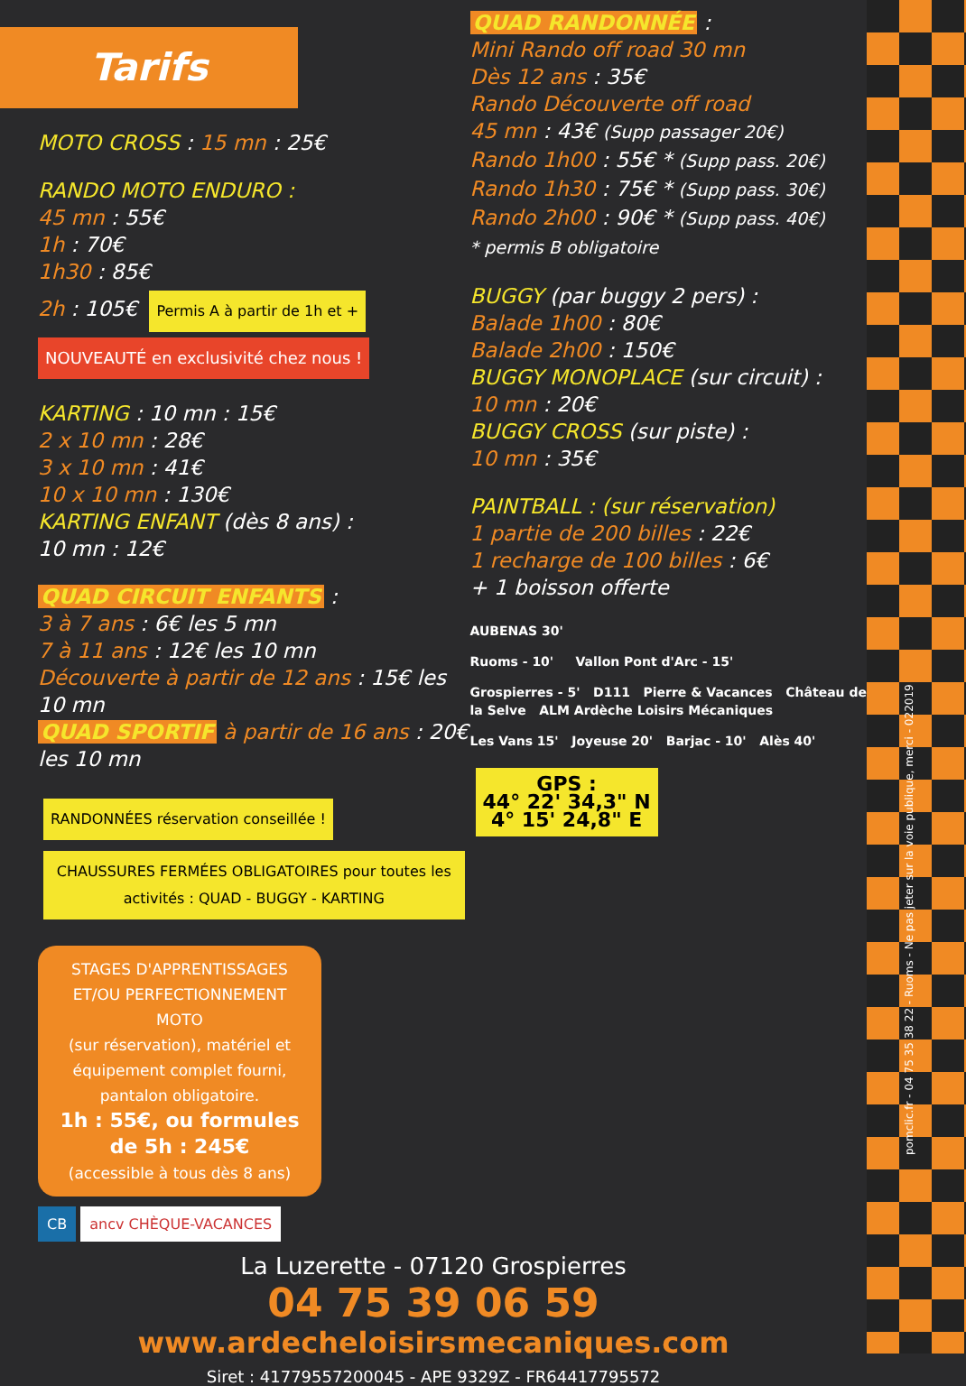pomclic.fr - 04 75 35 38 22 - Ruoms - Ne pas jeter sur la voie publique, merci - 022019
Tarifs
MOTO CROSS : 15 mn : 25€
RANDO MOTO ENDURO :
45 mn : 55€
1h : 70€
1h30 : 85€
2h : 105€ Permis A à partir de 1h et + NOUVEAUTÉ en exclusivité chez nous !
KARTING : 10 mn : 15€
2 x 10 mn : 28€
3 x 10 mn : 41€
10 x 10 mn : 130€
KARTING ENFANT (dès 8 ans) :
10 mn : 12€
QUAD CIRCUIT ENFANTS :
3 à 7 ans : 6€ les 5 mn
7 à 11 ans : 12€ les 10 mn
Découverte à partir de 12 ans : 15€ les 10 mn
QUAD SPORTIF à partir de 16 ans : 20€ les 10 mn
RANDONNÉES réservation conseillée ! CHAUSSURES FERMÉES OBLIGATOIRES pour toutes les activités : QUAD - BUGGY - KARTING
STAGES D'APPRENTISSAGES ET/OU PERFECTIONNEMENT MOTO
(sur réservation), matériel et équipement complet fourni, pantalon obligatoire.
1h : 55€, ou formules de 5h : 245€
(accessible à tous dès 8 ans)
CB ancv CHÈQUE-VACANCES
QUAD RANDONNÉE :
Mini Rando off road 30 mn
Dès 12 ans : 35€
Rando Découverte off road
45 mn : 43€ (Supp passager 20€)
Rando 1h00 : 55€ * (Supp pass. 20€)
Rando 1h30 : 75€ * (Supp pass. 30€)
Rando 2h00 : 90€ * (Supp pass. 40€)
* permis B obligatoire
BUGGY (par buggy 2 pers) :
Balade 1h00 : 80€
Balade 2h00 : 150€
BUGGY MONOPLACE (sur circuit) :
10 mn : 20€
BUGGY CROSS (sur piste) :
10 mn : 35€
PAINTBALL : (sur réservation)
1 partie de 200 billes : 22€
1 recharge de 100 billes : 6€
+ 1 boisson offerte
AUBENAS 30'
Ruoms - 10' Vallon Pont d'Arc - 15'
Grospierres - 5' D111 Pierre & Vacances Château de la Selve ALM Ardèche Loisirs Mécaniques
Les Vans 15' Joyeuse 20' Barjac - 10' Alès 40'
GPS :
44° 22' 34,3" N
4° 15' 24,8" E
La Luzerette - 07120 Grospierres
04 75 39 06 59
www.ardecheloisirsmecaniques.com
Siret : 41779557200045 - APE 9329Z - FR64417795572